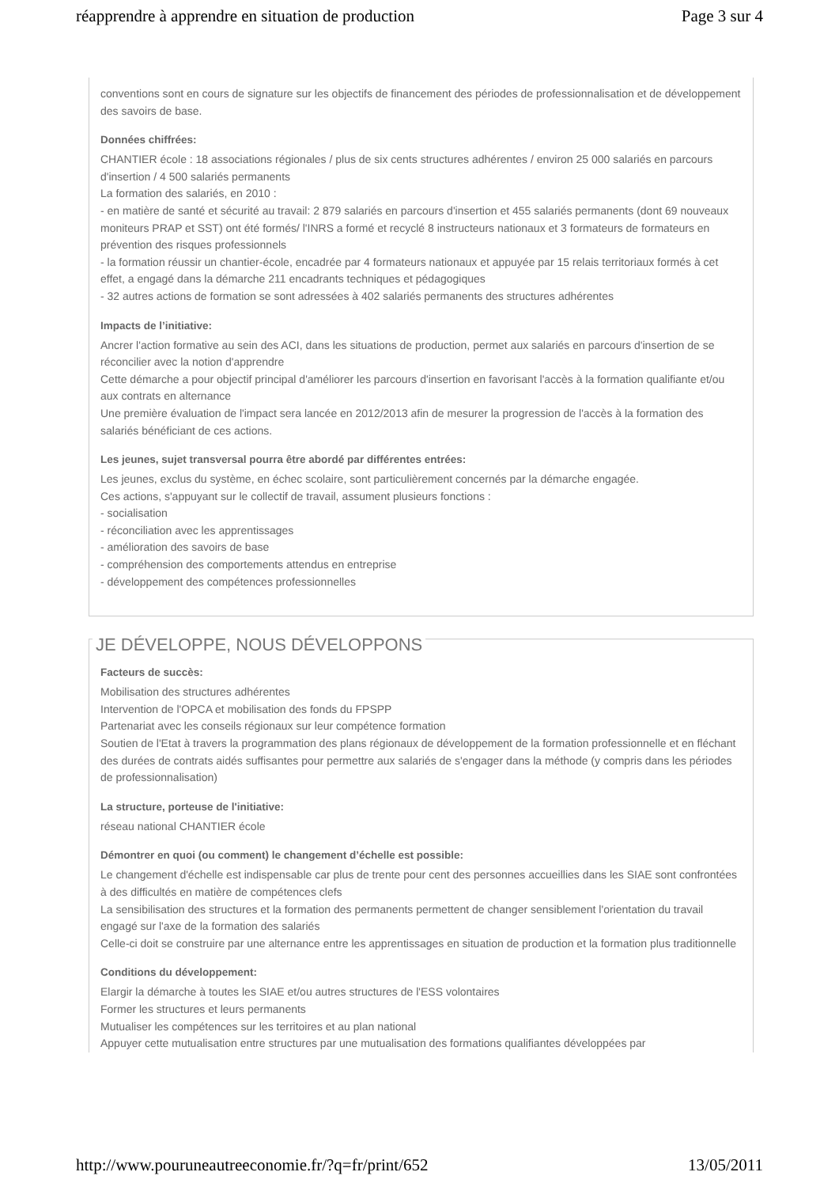réapprendre à apprendre en situation de production Page 3 sur 4
conventions sont en cours de signature sur les objectifs de financement des périodes de professionnalisation et de développement des savoirs de base.
Données chiffrées:
CHANTIER école : 18 associations régionales / plus de six cents structures adhérentes / environ 25 000 salariés en parcours d'insertion / 4 500 salariés permanents
La formation des salariés, en 2010 :
- en matière de santé et sécurité au travail: 2 879 salariés en parcours d'insertion et 455 salariés permanents (dont 69 nouveaux moniteurs PRAP et SST) ont été formés/ l'INRS a formé et recyclé 8 instructeurs nationaux et 3 formateurs de formateurs en prévention des risques professionnels
- la formation réussir un chantier-école, encadrée par 4 formateurs nationaux et appuyée par 15 relais territoriaux formés à cet effet, a engagé dans la démarche 211 encadrants techniques et pédagogiques
- 32 autres actions de formation se sont adressées à 402 salariés permanents des structures adhérentes
Impacts de l’initiative:
Ancrer l'action formative au sein des ACI, dans les situations de production, permet aux salariés en parcours d'insertion de se réconcilier avec la notion d'apprendre
Cette démarche a pour objectif principal d'améliorer les parcours d'insertion en favorisant l'accès à la formation qualifiante et/ou aux contrats en alternance
Une première évaluation de l'impact sera lancée en 2012/2013 afin de mesurer la progression de l'accès à la formation des salariés bénéficiant de ces actions.
Les jeunes, sujet transversal pourra être abordé par différentes entrées:
Les jeunes, exclus du système, en échec scolaire, sont particulièrement concernés par la démarche engagée.
Ces actions, s'appuyant sur le collectif de travail, assument plusieurs fonctions :
- socialisation
- réconciliation avec les apprentissages
- amélioration des savoirs de base
- compréhension des comportements attendus en entreprise
- développement des compétences professionnelles
JE DÉVELOPPE, NOUS DÉVELOPPONS
Facteurs de succès:
Mobilisation des structures adhérentes
Intervention de l'OPCA et mobilisation des fonds du FPSPP
Partenariat avec les conseils régionaux sur leur compétence formation
Soutien de l'Etat à travers la programmation des plans régionaux de développement de la formation professionnelle et en fléchant des durées de contrats aidés suffisantes pour permettre aux salariés de s'engager dans la méthode (y compris dans les périodes de professionnalisation)
La structure, porteuse de l'initiative:
réseau national CHANTIER école
Démontrer en quoi (ou comment) le changement d’échelle est possible:
Le changement d'échelle est indispensable car plus de trente pour cent des personnes accueillies dans les SIAE sont confrontées à des difficultés en matière de compétences clefs
La sensibilisation des structures et la formation des permanents permettent de changer sensiblement l'orientation du travail engagé sur l'axe de la formation des salariés
Celle-ci doit se construire par une alternance entre les apprentissages en situation de production et la formation plus traditionnelle
Conditions du développement:
Elargir la démarche à toutes les SIAE et/ou autres structures de l'ESS volontaires
Former les structures et leurs permanents
Mutualiser les compétences sur les territoires et au plan national
Appuyer cette mutualisation entre structures par une mutualisation des formations qualifiantes développées par
http://www.pouruneautreeconomie.fr/?q=fr/print/652 13/05/2011